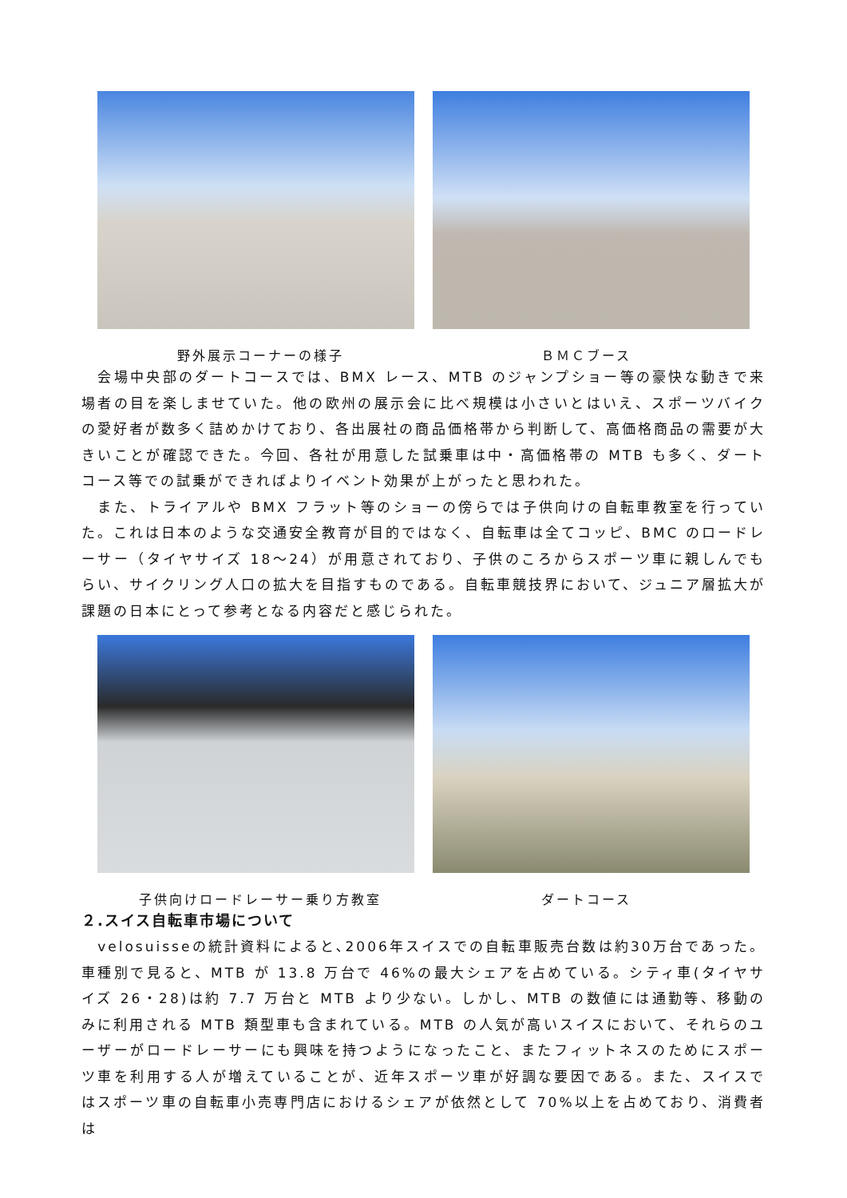野外展示コーナーの様子 ＢＭＣブース
　会場中央部のダートコースでは、BMX レース、MTB のジャンプショー等の豪快な動きで来場者の目を楽しませていた。他の欧州の展示会に比べ規模は小さいとはいえ、スポーツバイクの愛好者が数多く詰めかけており、各出展社の商品価格帯から判断して、高価格商品の需要が大きいことが確認できた。今回、各社が用意した試乗車は中・高価格帯の MTB も多く、ダートコース等での試乗ができればよりイベント効果が上がったと思われた。
　また、トライアルや BMX フラット等のショーの傍らでは子供向けの自転車教室を行っていた。これは日本のような交通安全教育が目的ではなく、自転車は全てコッピ、BMC のロードレーサー（タイヤサイズ 18～24）が用意されており、子供のころからスポーツ車に親しんでもらい、サイクリング人口の拡大を目指すものである。自転車競技界において、ジュニア層拡大が課題の日本にとって参考となる内容だと感じられた。
子供向けロードレーサー乗り方教室 ダートコース
２.スイス自転車市場について
　velosuisseの統計資料によると､2006年スイスでの自転車販売台数は約30万台であった。車種別で見ると、MTB が 13.8 万台で 46%の最大シェアを占めている。シティ車(タイヤサイズ 26・28)は約 7.7 万台と MTB より少ない。しかし、MTB の数値には通勤等、移動のみに利用される MTB 類型車も含まれている。MTB の人気が高いスイスにおいて、それらのユーザーがロードレーサーにも興味を持つようになったこと、またフィットネスのためにスポーツ車を利用する人が増えていることが、近年スポーツ車が好調な要因である。また、スイスではスポーツ車の自転車小売専門店におけるシェアが依然として 70%以上を占めており、消費者は